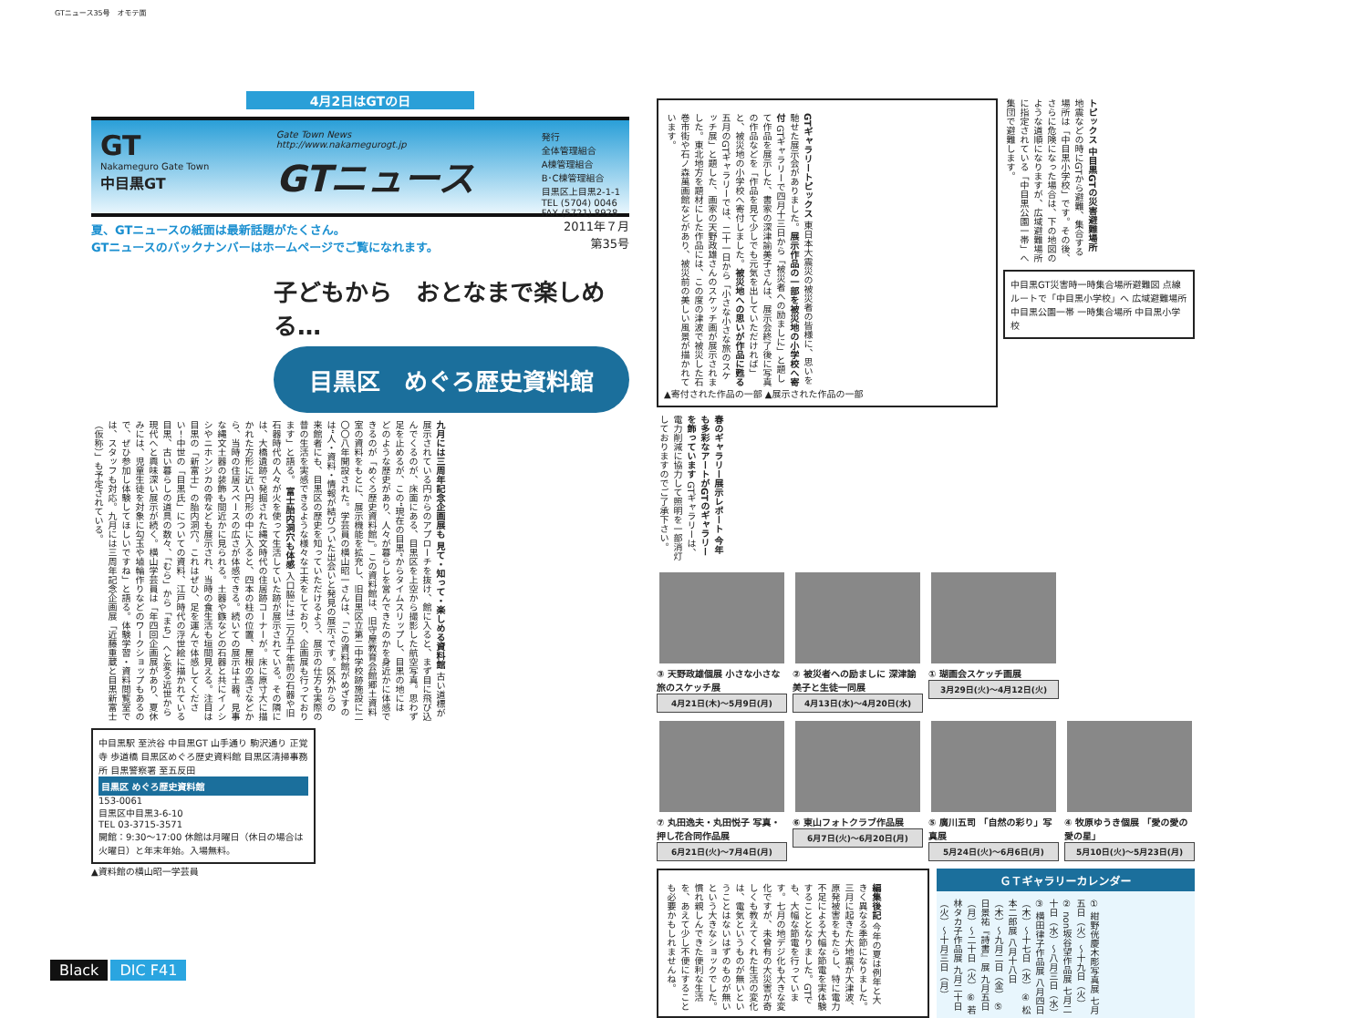GTニュース35号　オモテ面
4月2日はGTの日
GT
Nakameguro Gate Town
中目黒GT
Gate Town News
http://www.nakamegurogt.jp
GTニュース
発行
全体管理組合
A棟管理組合
B･C棟管理組合
目黒区上目黒2-1-1
TEL (5704) 0046
FAX (5721) 8928
夏、GTニュースの紙面は最新話題がたくさん。
GTニュースのバックナンバーはホームページでご覧になれます。
2011年７月
第35号
子どもから　おとなまで楽しめる…
目黒区　めぐろ歴史資料館
九月には三周年記念企画展も 見て・知って・楽しめる資料館 古い道標が展示されている円からのアプローチを抜け、館に入ると、まず目に飛び込んでくるのが、床面にある、目黒区を上空から撮影した航空写真。思わず足を止めるが、この“現在の目黒”からタイムスリップし、目黒の地にはどのような歴史があり、人々が暮らしを営んできたのかを身近かに体感できるのが「めぐろ歴史資料館」。この資料館は、旧守屋教育会館郷土資料室の資料をもとに、展示機能を拡充し、旧目黒区立第二中学校跡施設に二〇〇八年開設された。学芸員の横山昭一さんは、「この資料館がめざすのは“人・資料・情報が結びついた出会いと発見の展示”です。区外からの来館者にも、目黒区の歴史を知っていただけるよう、展示の仕方も実際の昔の生活を実感できるような様々な工夫をしており、企画展も行っております」と語る。 富士胎内洞穴も体感 入口脇には二万五千年前の石器や旧石器時代の人々が火を使って生活していた跡が展示されている。その隣には、大橋遺跡で発掘された縄文時代の住居跡コーナーが。床に原寸大に描かれた方形に近い円形の中に入ると、四本の柱の位置、屋根の高さなどから、当時の住居スペースの広さが体感できる。続いての展示は土器。見事な縄文土器の装飾も間近かに見られる。土器や鏃などの石器と共にイノシシやニホンジカの骨なども展示され、当時の食生活も垣間見える。注目は目黒の「新富士」の胎内洞穴。これはぜひ、足を運んで体感してください！中世の「目黒氏」についての資料、江戸時代の浮世絵に描かれている目黒、古い暮らしの道具の数々、「むら」から「まち」へと変る近世から現代へと興味深い展示が続く。横山学芸員は「年四回企画展があり、夏休みには、児童生徒を対象に勾玉や埴輪作りなどのワークショップもあるので、ぜひ参加し体験してほしいですね」と語る。体験学習・資料閲覧室では、スタッフも対応。九月には三周年記念企画展「近藤重蔵と目黒新富士（仮称）」も予定されている。
中目黒駅 至渋谷 中目黒GT 山手通り 駒沢通り 正覚寺 歩道橋 目黒区めぐろ歴史資料館 目黒区清掃事務所 目黒警察署 至五反田
目黒区 めぐろ歴史資料館
153-0061
目黒区中目黒3-6-10
TEL 03-3715-3571
開館：9:30〜17:00 休館は月曜日（休日の場合は火曜日）と年末年始。入場無料。
▲資料館の横山昭一学芸員
GTギャラリートピックス 東日本大震災の被災者の皆様に、思いを馳せた展示会がありました。展示作品の一部を被災地の小学校へ寄付 GTギャラリーで四月十三日から「被災者への励ましに」と題して作品を展示した、書家の深津諭美子さんは、展示会終了後に写真の作品などを「作品を見て少しでも元気を出していただければ」と、被災地の小学校へ寄付しました。被災地への思いが作品に甦る 五月のGTギャラリーでは、二十一日から「小さな小さな旅のスケッチ展」と題した、画家の天野政雄さんのスケッチ画が展示されました。東北地方を題材にした作品には、この度の津波で被災した石巻市街や石ノ森萬画館などがあり、被災前の美しい風景が描かれています。
▲寄付された作品の一部 ▲展示された作品の一部
トピックス 中目黒GTの災害避難場所 地震などの時にGTから避難、集合する場所は「中目黒小学校」です。その後、さらに危険になった場合は、下の地図のような道順になりますが、広域避難場所に指定されている「中目黒公園一帯」へ集団で避難します。
中目黒GT災害時一時集合場所避難図 点線ルートで「中目黒小学校」へ 広域避難場所 中目黒公園一帯 一時集合場所 中目黒小学校
春のギャラリー展示レポート 今年も多彩なアートがGTのギャラリーを飾っています GTギャラリーは、電力削減に協力して照明を一部消灯しておりますのでご了承下さい。
③ 天野政雄個展 小さな小さな旅のスケッチ展
4月21日(木)〜5月9日(月)
② 被災者への励ましに 深津諭美子と生徒一同展
4月13日(水)〜4月20日(水)
① 瑚画会スケッチ画展
3月29日(火)〜4月12日(火)
⑦ 丸田逸夫・丸田悦子 写真・押し花合同作品展
6月21日(火)〜7月4日(月)
⑥ 東山フォトクラブ作品展
6月7日(火)〜6月20日(月)
⑤ 廣川五司 「自然の彩り」写真展
5月24日(火)〜6月6日(月)
④ 牧原ゆうき個展 「愛の愛の愛の星」
5月10日(火)〜5月23日(月)
編集後記 今年の夏は例年と大きく異なる季節になりました。三月に起きた大地震が大津波、原発被害をもたらし、特に電力不足による大幅な節電を実体験することとなりました。GTでも、大幅な節電を行っています。七月の地デジ化も大きな変化ですが、未曾有の大災害が奇しくも教えてくれた生活の変化は、電気というものが無いということはないはずのものが無いという大きなショックでした。慣れ親しんできた便利な生活を、あえて少し不便にすることも必要かもしれませんね。
ＧＴギャラリーカレンダー
① 紺野侊慶木彫写真展 七月五日（火）〜十九日（火） ② non坂谷望作品展 七月二十日（水）〜八月三日（水） ③ 横田律子作品展 八月四日（木）〜十七日（水） ④ 松本二郎展 八月十八日（木）〜九月二日（金） ⑤ 日景祐『詩書』展 九月五日（月）〜二十日（火） ⑥ 若林タカ子作品展 九月二十日（火）〜十月三日（月）
Black DIC F41